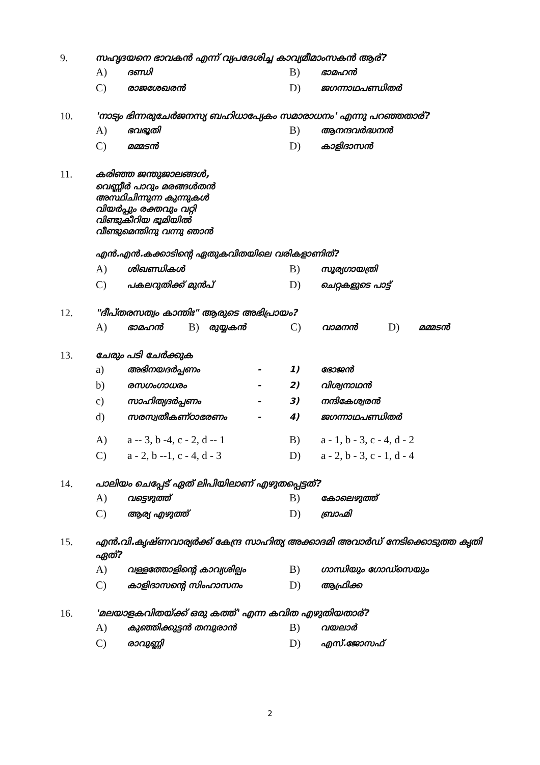9. സഹൃദയനെ ഭാവകൻ എന്ന് വ്യപദേശിച്ച കാവ്യമീമാംസകൻ ആര്?
A) ദണ്ഡി
B) ഭാമഹൻ
C) രാജശേഖരൻ
D) ജഗന്നാഥപണ്ഡിതർ
10. 'നാട്യം ഭിന്നരുചേർജനസ്യ ബഹിധാപ്യേകം സമാരാധനം' എന്നു പറഞ്ഞതാര്?
A) ഭവഭൂതി
B) ആനന്ദവർദ്ധനൻ
C) മമ്മടൻ
D) കാളിദാസൻ
11. കരിഞ്ഞ ജന്തുജാലങ്ങൾ,
വെണ്ണീർ പാറും മരങ്ങൾതൻ
അസ്ഥിചിന്നുന്ന കുന്നുകൾ
വിയർപ്പും രക്തവും വറ്റി
വിണ്ടുകീറിയ ഭൂമിയിൽ
വീണ്ടുമെന്തിനു വന്നു ഞാൻ
എൻ.എൻ.കക്കാടിന്റെ ഏതുകവിതയിലെ വരികളാണിത്?
A) ശിഖണ്ഡികൾ
B) സൂര്യഗായത്രി
C) പകലറുതിക്ക് മുൻപ്
D) ചെറ്റകളുടെ പാട്ട്
12. "ദീപ്തരസത്വം കാന്തിഃ" ആരുടെ അഭിപ്രായം?
A) ഭാമഹൻ B) രുയ്യകൻ C) വാമനൻ D) മമ്മടൻ
13. ചേരും പടി ചേർക്കുക
a) അഭിനയദർപ്പണം - 1) ഭോജൻ
b) രസഗംഗാധരം - 2) വിശ്വനാഥൻ
c) സാഹിത്യദർപ്പണം - 3) നന്ദികേശ്വരൻ
d) സരസ്വതീകണ്ഠാഭരണം - 4) ജഗന്നാഥപണ്ഡിതർ
A) a -- 3, b -4, c - 2, d -- 1 B) a - 1, b - 3, c - 4, d - 2
C) a - 2, b --1, c - 4, d - 3 D) a - 2, b - 3, c - 1, d - 4
14. പാലിയം ചെപ്പേട് ഏത് ലിപിയിലാണ് എഴുതപ്പെട്ടത്?
A) വട്ടെഴുത്ത്
B) കോലെഴുത്ത്
C) ആര്യ എഴുത്ത്
D) ബ്രാഹ്മി
15. എൻ.വി.കൃഷ്ണവാര്യർക്ക് കേന്ദ്ര സാഹിത്യ അക്കാദമി അവാർഡ് നേടിക്കൊടുത്ത കൃതി ഏത്?
A) വള്ളത്തോളിന്റെ കാവ്യശില്പം
B) ഗാന്ധിയും ഗോഡ്സെയും
C) കാളിദാസന്റെ സിംഹാസനം
D) ആഫ്രിക്ക
16. 'മലയാളകവിതയ്ക്ക് ഒരു കത്ത്' എന്ന കവിത എഴുതിയതാര്?
A) കുഞ്ഞിക്കുട്ടൻ തമ്പുരാൻ
B) വയലാർ
C) രാവുണ്ണി
D) എസ്.ജോസഫ്
2